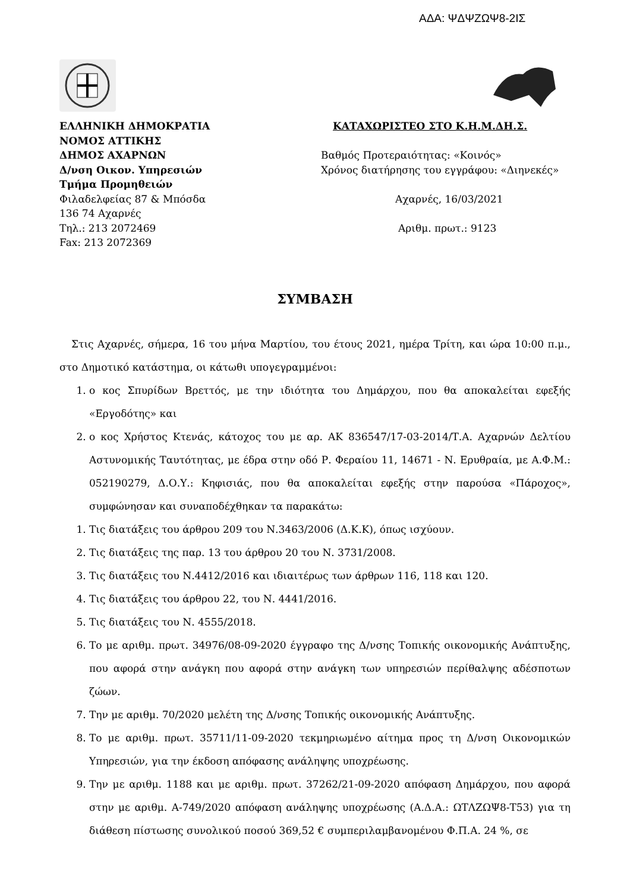ΑΔΑ: ΨΔΨΖΩΨ8-2ΙΣ
ΕΛΛΗΝΙΚΗ ΔΗΜΟΚΡΑΤΙΑ
ΝΟΜΟΣ ΑΤΤΙΚΗΣ
ΔΗΜΟΣ ΑΧΑΡΝΩΝ
Δ/νση Οικον. Υπηρεσιών
Τμήμα Προμηθειών
Φιλαδελφείας 87 & Μπόσδα
136 74 Αχαρνές
Τηλ.: 213 2072469
Fax: 213 2072369
ΚΑΤΑΧΩΡΙΣΤΕΟ ΣΤΟ Κ.Η.Μ.ΔΗ.Σ.
Βαθμός Προτεραιότητας: «Κοινός»
Χρόνος διατήρησης του εγγράφου: «Διηνεκές»
Αχαρνές, 16/03/2021
Αριθμ. πρωτ.: 9123
ΣΥΜΒΑΣΗ
Στις Αχαρνές, σήμερα, 16 του μήνα Μαρτίου, του έτους 2021, ημέρα Τρίτη, και ώρα 10:00 π.μ., στο Δημοτικό κατάστημα, οι κάτωθι υπογεγραμμένοι:
1. ο κος Σπυρίδων Βρεττός, με την ιδιότητα του Δημάρχου, που θα αποκαλείται εφεξής «Εργοδότης» και
2. ο κος Χρήστος Κτενάς, κάτοχος του με αρ. ΑΚ 836547/17-03-2014/Τ.Α. Αχαρνών Δελτίου Αστυνομικής Ταυτότητας, με έδρα στην οδό Ρ. Φεραίου 11, 14671 - Ν. Ερυθραία, με Α.Φ.Μ.: 052190279, Δ.Ο.Υ.: Κηφισιάς, που θα αποκαλείται εφεξής στην παρούσα «Πάροχος», συμφώνησαν και συναποδέχθηκαν τα παρακάτω:
1. Τις διατάξεις του άρθρου 209 του Ν.3463/2006 (Δ.Κ.Κ), όπως ισχύουν.
2. Τις διατάξεις της παρ. 13 του άρθρου 20 του Ν. 3731/2008.
3. Τις διατάξεις του Ν.4412/2016 και ιδιαιτέρως των άρθρων 116, 118 και 120.
4. Τις διατάξεις του άρθρου 22, του Ν. 4441/2016.
5. Τις διατάξεις του Ν. 4555/2018.
6. Το με αριθμ. πρωτ. 34976/08-09-2020 έγγραφο της Δ/νσης Τοπικής οικονομικής Ανάπτυξης, που αφορά στην ανάγκη που αφορά στην ανάγκη των υπηρεσιών περίθαλψης αδέσποτων ζώων.
7. Την με αριθμ. 70/2020 μελέτη της Δ/νσης Τοπικής οικονομικής Ανάπτυξης.
8. Το με αριθμ. πρωτ. 35711/11-09-2020 τεκμηριωμένο αίτημα προς τη Δ/νση Οικονομικών Υπηρεσιών, για την έκδοση απόφασης ανάληψης υποχρέωσης.
9. Την με αριθμ. 1188 και με αριθμ. πρωτ. 37262/21-09-2020 απόφαση Δημάρχου, που αφορά στην με αριθμ. Α-749/2020 απόφαση ανάληψης υποχρέωσης (Α.Δ.Α.: ΩΤΛΖΩΨ8-Τ53) για τη διάθεση πίστωσης συνολικού ποσού 369,52 € συμπεριλαμβανομένου Φ.Π.Α. 24 %, σε